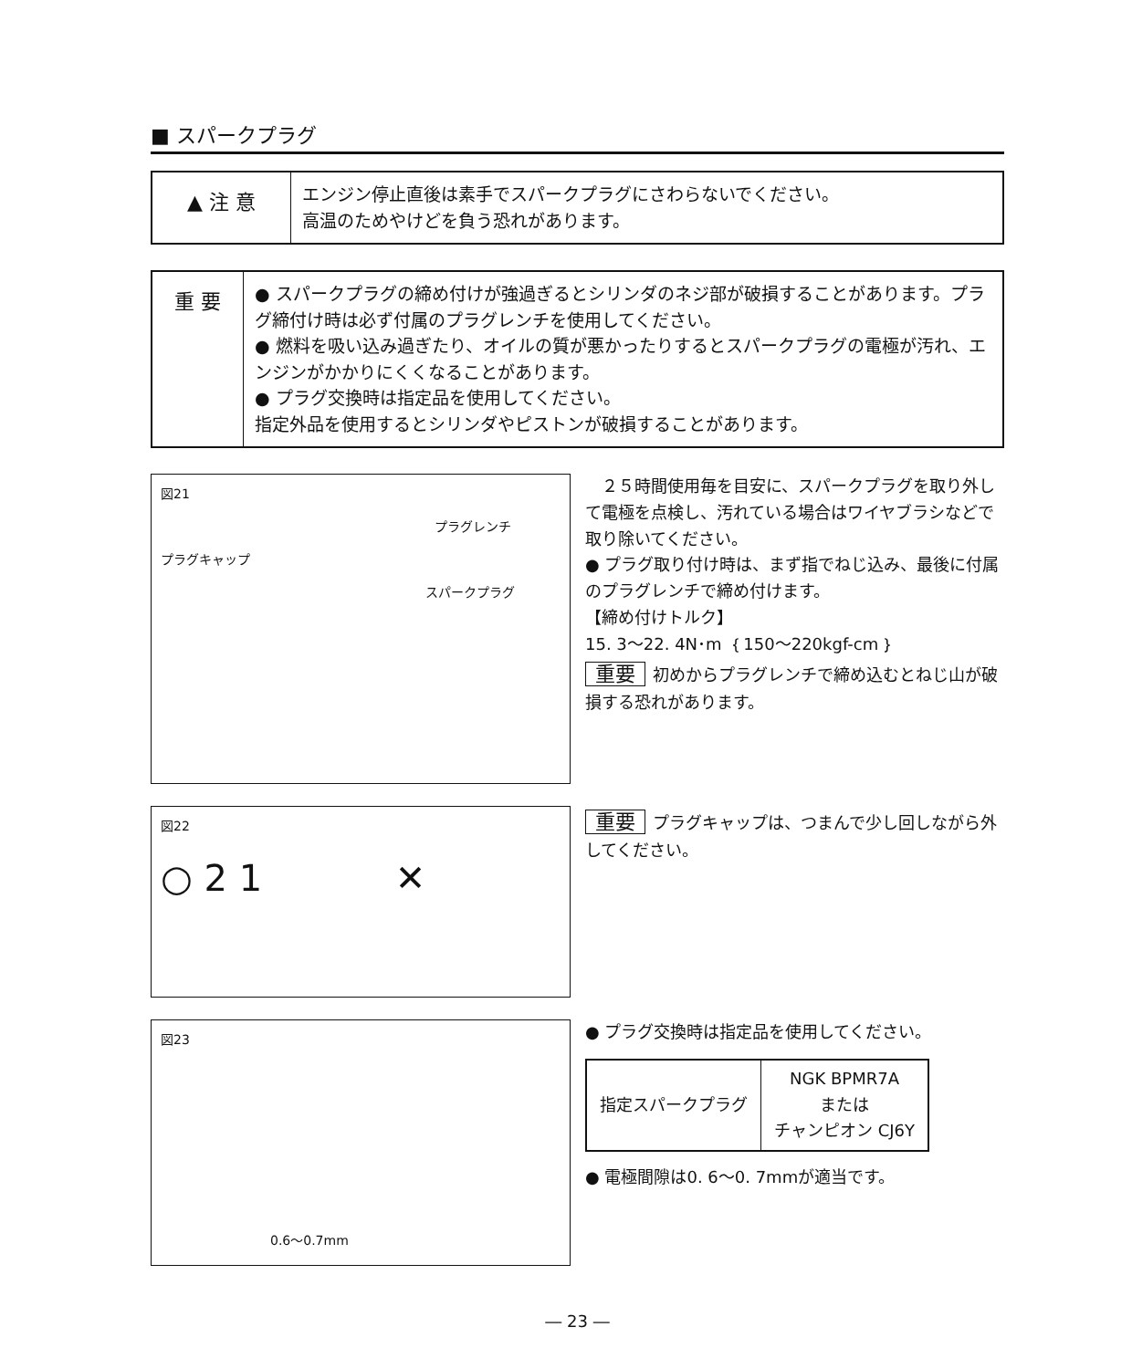■ スパークプラグ
▲ 注 意
エンジン停止直後は素手でスパークプラグにさわらないでください。
高温のためやけどを負う恐れがあります。
重 要
● スパークプラグの締め付けが強過ぎるとシリンダのネジ部が破損することがあります。プラグ締付け時は必ず付属のプラグレンチを使用してください。
● 燃料を吸い込み過ぎたり、オイルの質が悪かったりするとスパークプラグの電極が汚れ、エンジンがかかりにくくなることがあります。
● プラグ交換時は指定品を使用してください。
指定外品を使用するとシリンダやピストンが破損することがあります。
図21
プラグレンチ
プラグキャップ
スパークプラグ
　２５時間使用毎を目安に、スパークプラグを取り外して電極を点検し、汚れている場合はワイヤブラシなどで取り除いてください。
● プラグ取り付け時は、まず指でねじ込み、最後に付属のプラグレンチで締め付けます。
【締め付けトルク】
15. 3～22. 4N･m ｛150～220kgf-cm｝
重要 初めからプラグレンチで締め込むとねじ山が破損する恐れがあります。
図22
○ 2 1 　　　 ✕
重要 プラグキャップは、つまんで少し回しながら外してください。
図23
0.6～0.7mm
● プラグ交換時は指定品を使用してください。
| 指定スパークプラグ | NGK BPMR7A または チャンピオン CJ6Y |
● 電極間隙は0. 6～0. 7mmが適当です。
― 23 ―